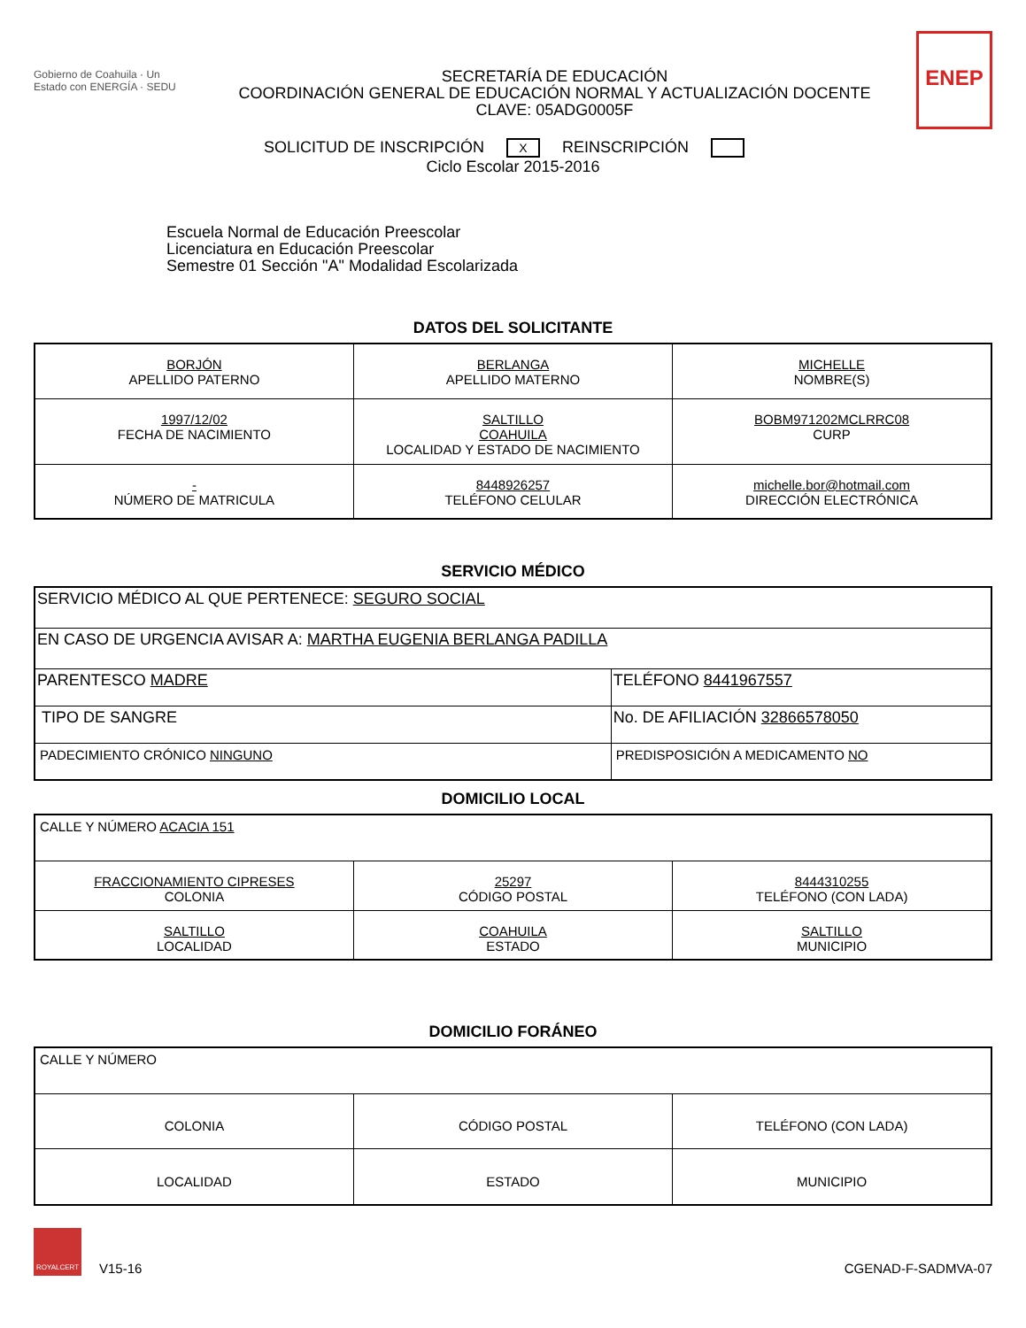Gobierno de Coahuila · Un Estado con ENERGÍA · SEDU
SECRETARÍA DE EDUCACIÓN
COORDINACIÓN GENERAL DE EDUCACIÓN NORMAL Y ACTUALIZACIÓN DOCENTE
CLAVE: 05ADG0005F
ENEP
SOLICITUD DE INSCRIPCIÓN X REINSCRIPCIÓN
Ciclo Escolar 2015-2016
Escuela Normal de Educación Preescolar
Licenciatura en Educación Preescolar
Semestre 01 Sección "A" Modalidad Escolarizada
DATOS DEL SOLICITANTE
| BORJÓN APELLIDO PATERNO | BERLANGA APELLIDO MATERNO | MICHELLE NOMBRE(S) |
| 1997/12/02 FECHA DE NACIMIENTO | SALTILLO COAHUILA LOCALIDAD Y ESTADO DE NACIMIENTO | BOBM971202MCLRRC08 CURP |
| - NÚMERO DE MATRICULA | 8448926257 TELÉFONO CELULAR | michelle.bor@hotmail.com DIRECCIÓN ELECTRÓNICA |
SERVICIO MÉDICO
| SERVICIO MÉDICO AL QUE PERTENECE: SEGURO SOCIAL | |
| EN CASO DE URGENCIA AVISAR A: MARTHA EUGENIA BERLANGA PADILLA | |
| PARENTESCO MADRE | TELÉFONO 8441967557 |
| TIPO DE SANGRE | No. DE AFILIACIÓN 32866578050 |
| PADECIMIENTO CRÓNICO NINGUNO | PREDISPOSICIÓN A MEDICAMENTO NO |
DOMICILIO LOCAL
| CALLE Y NÚMERO ACACIA 151 | | |
| FRACCIONAMIENTO CIPRESES COLONIA | 25297 CÓDIGO POSTAL | 8444310255 TELÉFONO (CON LADA) |
| SALTILLO LOCALIDAD | COAHUILA ESTADO | SALTILLO MUNICIPIO |
DOMICILIO FORÁNEO
| CALLE Y NÚMERO | | |
| COLONIA | CÓDIGO POSTAL | TELÉFONO (CON LADA) |
| LOCALIDAD | ESTADO | MUNICIPIO |
ROYALCERT
V15-16
CGENAD-F-SADMVA-07